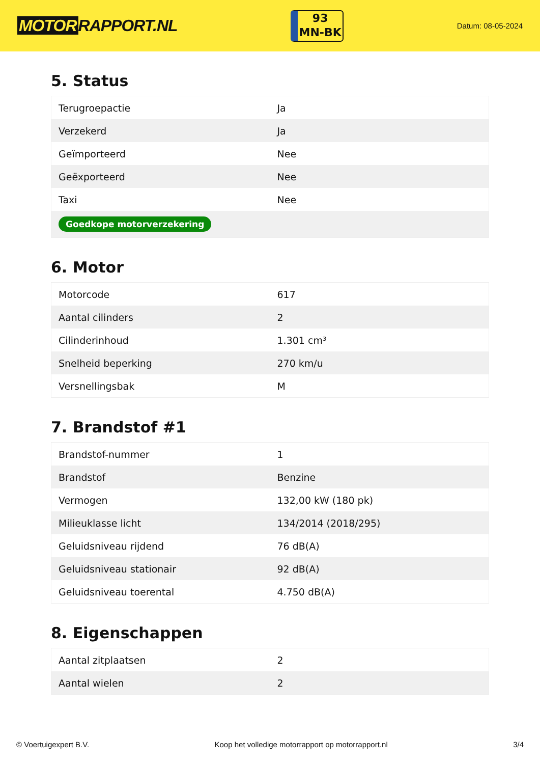MOTOR RAPPORT.NL
93
MN-BK
Datum: 08-05-2024
5. Status
| Terugroepactie | Ja |
| Verzekerd | Ja |
| Geïmporteerd | Nee |
| Geëxporteerd | Nee |
| Taxi | Nee |
| Goedkope motorverzekering | |
6. Motor
| Motorcode | 617 |
| Aantal cilinders | 2 |
| Cilinderinhoud | 1.301 cm³ |
| Snelheid beperking | 270 km/u |
| Versnellingsbak | M |
7. Brandstof #1
| Brandstof-nummer | 1 |
| Brandstof | Benzine |
| Vermogen | 132,00 kW (180 pk) |
| Milieuklasse licht | 134/2014 (2018/295) |
| Geluidsniveau rijdend | 76 dB(A) |
| Geluidsniveau stationair | 92 dB(A) |
| Geluidsniveau toerental | 4.750 dB(A) |
8. Eigenschappen
| Aantal zitplaatsen | 2 |
| Aantal wielen | 2 |
© Voertuigexpert B.V. Koop het volledige motorrapport op motorrapport.nl 3/4